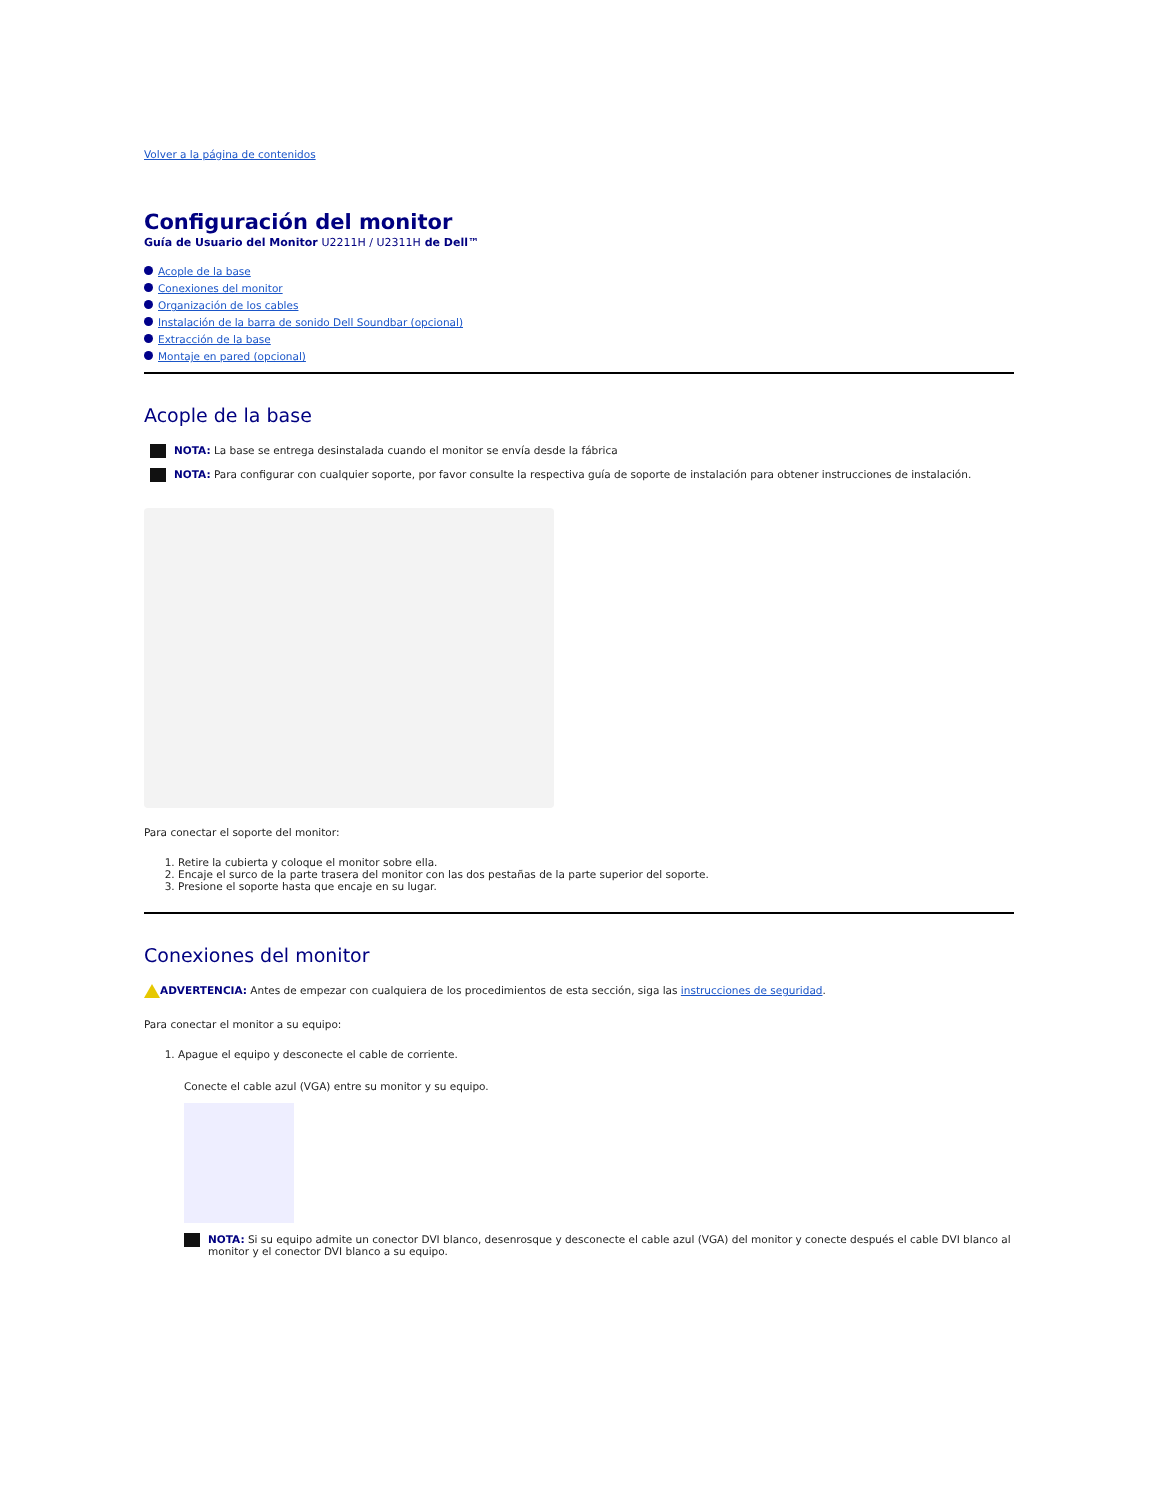Volver a la página de contenidos
Configuración del monitor
Guía de Usuario del Monitor U2211H / U2311H de Dell™
Acople de la base
Conexiones del monitor
Organización de los cables
Instalación de la barra de sonido Dell Soundbar (opcional)
Extracción de la base
Montaje en pared (opcional)
Acople de la base
NOTA: La base se entrega desinstalada cuando el monitor se envía desde la fábrica
NOTA: Para configurar con cualquier soporte, por favor consulte la respectiva guía de soporte de instalación para obtener instrucciones de instalación.
Para conectar el soporte del monitor:
1. Retire la cubierta y coloque el monitor sobre ella.
2. Encaje el surco de la parte trasera del monitor con las dos pestañas de la parte superior del soporte.
3. Presione el soporte hasta que encaje en su lugar.
Conexiones del monitor
ADVERTENCIA: Antes de empezar con cualquiera de los procedimientos de esta sección, siga las instrucciones de seguridad.
Para conectar el monitor a su equipo:
1. Apague el equipo y desconecte el cable de corriente.
Conecte el cable azul (VGA) entre su monitor y su equipo.
NOTA: Si su equipo admite un conector DVI blanco, desenrosque y desconecte el cable azul (VGA) del monitor y conecte después el cable DVI blanco al monitor y el conector DVI blanco a su equipo.